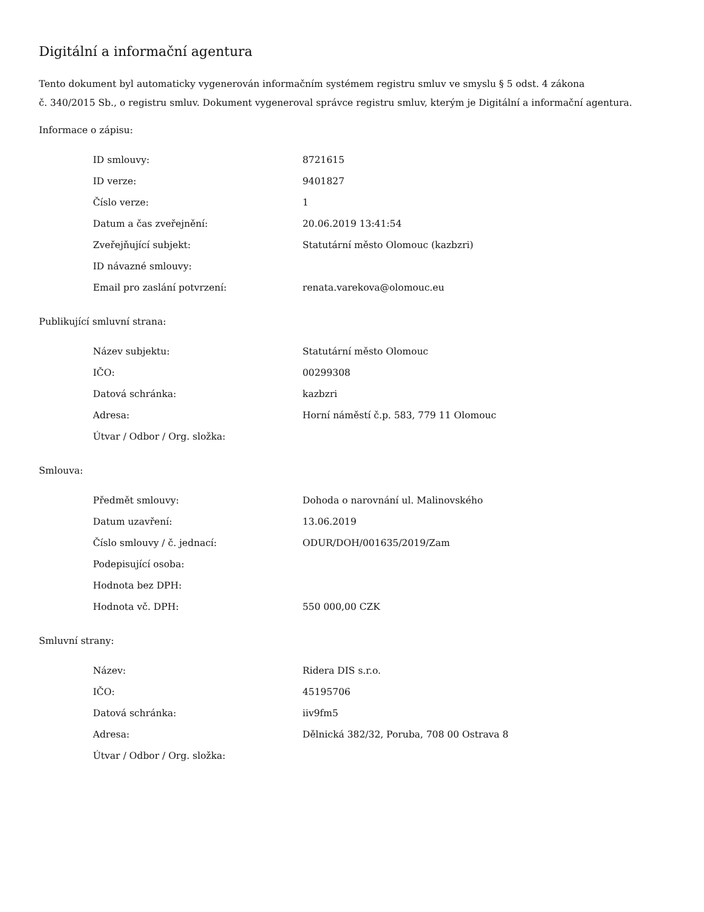Digitální a informační agentura
Tento dokument byl automaticky vygenerován informačním systémem registru smluv ve smyslu § 5 odst. 4 zákona
č. 340/2015 Sb., o registru smluv. Dokument vygeneroval správce registru smluv, kterým je Digitální a informační agentura.
Informace o zápisu:
| ID smlouvy: | 8721615 |
| ID verze: | 9401827 |
| Číslo verze: | 1 |
| Datum a čas zveřejnění: | 20.06.2019 13:41:54 |
| Zveřejňující subjekt: | Statutární město Olomouc (kazbzri) |
| ID návazné smlouvy: | |
| Email pro zaslání potvrzení: | renata.varekova@olomouc.eu |
Publikující smluvní strana:
| Název subjektu: | Statutární město Olomouc |
| IČO: | 00299308 |
| Datová schránka: | kazbzri |
| Adresa: | Horní náměstí č.p. 583, 779 11 Olomouc |
| Útvar / Odbor / Org. složka: | |
Smlouva:
| Předmět smlouvy: | Dohoda o narovnání ul. Malinovského |
| Datum uzavření: | 13.06.2019 |
| Číslo smlouvy / č. jednací: | ODUR/DOH/001635/2019/Zam |
| Podepisující osoba: | |
| Hodnota bez DPH: | |
| Hodnota vč. DPH: | 550 000,00 CZK |
Smluvní strany:
| Název: | Ridera DIS s.r.o. |
| IČO: | 45195706 |
| Datová schránka: | iiv9fm5 |
| Adresa: | Dělnická 382/32, Poruba, 708 00 Ostrava 8 |
| Útvar / Odbor / Org. složka: | |